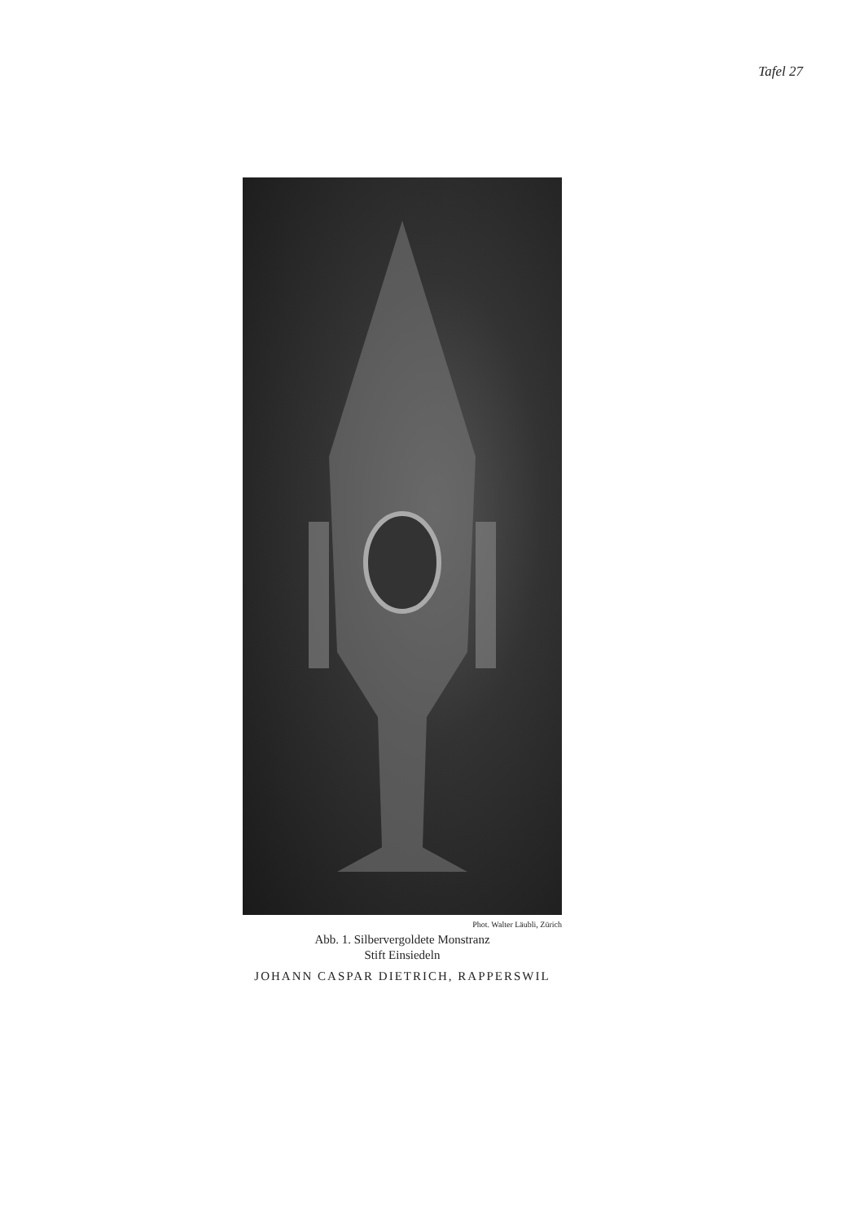Tafel 27
Phot. Walter Läubli, Zürich
Abb. 1. Silbervergoldete Monstranz
Stift Einsiedeln
JOHANN CASPAR DIETRICH, RAPPERSWIL